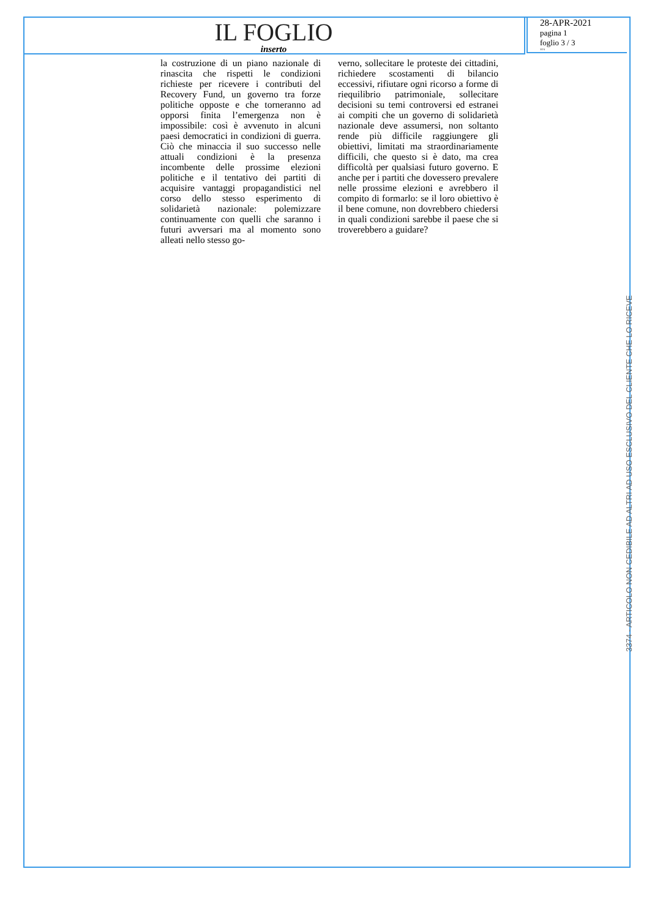IL FOGLIO
inserto
28-APR-2021
pagina 1
foglio 3 / 3
3374
la costruzione di un piano nazionale di rinascita che rispetti le condizioni richieste per ricevere i contributi del Recovery Fund, un governo tra forze politiche opposte e che torneranno ad opporsi finita l’emergenza non è impossibile: così è avvenuto in alcuni paesi democratici in condizioni di guerra. Ciò che minaccia il suo successo nelle attuali condizioni è la presenza incombente delle prossime elezioni politiche e il tentativo dei partiti di acquisire vantaggi propagandistici nel corso dello stesso esperimento di solidarietà nazionale: polemizzare continuamente con quelli che saranno i futuri avversari ma al momento sono alleati nello stesso go-
verno, sollecitare le proteste dei cittadini, richiedere scostamenti di bilancio eccessivi, rifiutare ogni ricorso a forme di riequilibrio patrimoniale, sollecitare decisioni su temi controversi ed estranei ai compiti che un governo di solidarietà nazionale deve assumersi, non soltanto rende più difficile raggiungere gli obiettivi, limitati ma straordinariamente difficili, che questo si è dato, ma crea difficoltà per qualsiasi futuro governo. E anche per i partiti che dovessero prevalere nelle prossime elezioni e avrebbero il compito di formarlo: se il loro obiettivo è il bene comune, non dovrebbero chiedersi in quali condizioni sarebbe il paese che si troverebbero a guidare?
3374 - ARTICOLO NON CEDIBILE AD ALTRI AD USO ESCLUSIVO DEL CLIENTE CHE LO RICEVE